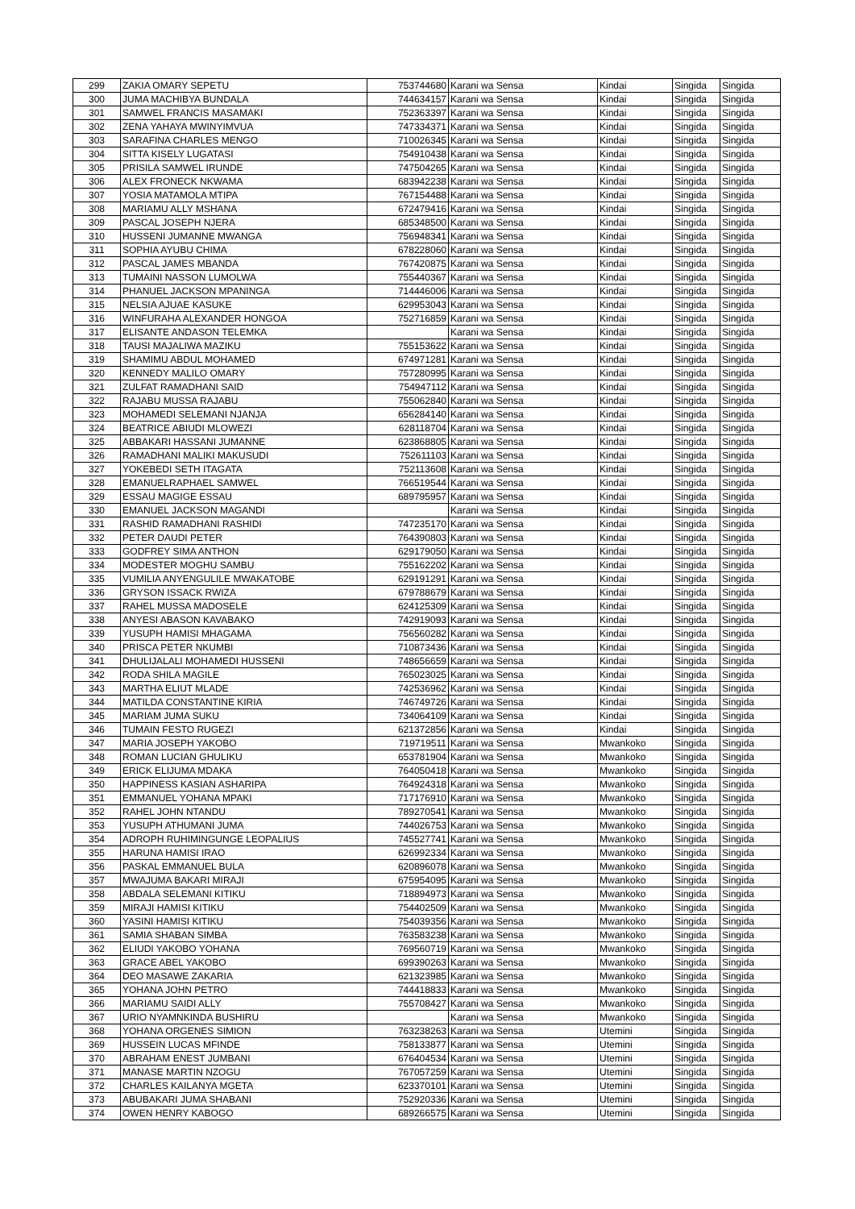| 299 | ZAKIA OMARY SEPETU | 753744680 | Karani wa Sensa | Kindai | Singida | Singida |
| 300 | JUMA MACHIBYA BUNDALA | 744634157 | Karani wa Sensa | Kindai | Singida | Singida |
| 301 | SAMWEL FRANCIS MASAMAKI | 752363397 | Karani wa Sensa | Kindai | Singida | Singida |
| 302 | ZENA YAHAYA MWINYIMVUA | 747334371 | Karani wa Sensa | Kindai | Singida | Singida |
| 303 | SARAFINA CHARLES MENGO | 710026345 | Karani wa Sensa | Kindai | Singida | Singida |
| 304 | SITTA KISELY LUGATASI | 754910438 | Karani wa Sensa | Kindai | Singida | Singida |
| 305 | PRISILA SAMWEL IRUNDE | 747504265 | Karani wa Sensa | Kindai | Singida | Singida |
| 306 | ALEX FRONECK NKWAMA | 683942238 | Karani wa Sensa | Kindai | Singida | Singida |
| 307 | YOSIA MATAMOLA MTIPA | 767154488 | Karani wa Sensa | Kindai | Singida | Singida |
| 308 | MARIAMU ALLY MSHANA | 672479416 | Karani wa Sensa | Kindai | Singida | Singida |
| 309 | PASCAL JOSEPH NJERA | 685348500 | Karani wa Sensa | Kindai | Singida | Singida |
| 310 | HUSSENI JUMANNE MWANGA | 756948341 | Karani wa Sensa | Kindai | Singida | Singida |
| 311 | SOPHIA AYUBU CHIMA | 678228060 | Karani wa Sensa | Kindai | Singida | Singida |
| 312 | PASCAL JAMES MBANDA | 767420875 | Karani wa Sensa | Kindai | Singida | Singida |
| 313 | TUMAINI NASSON LUMOLWA | 755440367 | Karani wa Sensa | Kindai | Singida | Singida |
| 314 | PHANUEL JACKSON MPANINGA | 714446006 | Karani wa Sensa | Kindai | Singida | Singida |
| 315 | NELSIA AJUAE KASUKE | 629953043 | Karani wa Sensa | Kindai | Singida | Singida |
| 316 | WINFURAHA ALEXANDER HONGOA | 752716859 | Karani wa Sensa | Kindai | Singida | Singida |
| 317 | ELISANTE ANDASON TELEMKA | | Karani wa Sensa | Kindai | Singida | Singida |
| 318 | TAUSI MAJALIWA MAZIKU | 755153622 | Karani wa Sensa | Kindai | Singida | Singida |
| 319 | SHAMIMU ABDUL MOHAMED | 674971281 | Karani wa Sensa | Kindai | Singida | Singida |
| 320 | KENNEDY MALILO OMARY | 757280995 | Karani wa Sensa | Kindai | Singida | Singida |
| 321 | ZULFAT RAMADHANI SAID | 754947112 | Karani wa Sensa | Kindai | Singida | Singida |
| 322 | RAJABU MUSSA RAJABU | 755062840 | Karani wa Sensa | Kindai | Singida | Singida |
| 323 | MOHAMEDI SELEMANI NJANJA | 656284140 | Karani wa Sensa | Kindai | Singida | Singida |
| 324 | BEATRICE ABIUDI MLOWEZI | 628118704 | Karani wa Sensa | Kindai | Singida | Singida |
| 325 | ABBAKARI HASSANI JUMANNE | 623868805 | Karani wa Sensa | Kindai | Singida | Singida |
| 326 | RAMADHANI MALIKI MAKUSUDI | 752611103 | Karani wa Sensa | Kindai | Singida | Singida |
| 327 | YOKEBEDI SETH ITAGATA | 752113608 | Karani wa Sensa | Kindai | Singida | Singida |
| 328 | EMANUELRAPHAEL SAMWEL | 766519544 | Karani wa Sensa | Kindai | Singida | Singida |
| 329 | ESSAU MAGIGE ESSAU | 689795957 | Karani wa Sensa | Kindai | Singida | Singida |
| 330 | EMANUEL JACKSON MAGANDI | | Karani wa Sensa | Kindai | Singida | Singida |
| 331 | RASHID RAMADHANI RASHIDI | 747235170 | Karani wa Sensa | Kindai | Singida | Singida |
| 332 | PETER DAUDI PETER | 764390803 | Karani wa Sensa | Kindai | Singida | Singida |
| 333 | GODFREY SIMA ANTHON | 629179050 | Karani wa Sensa | Kindai | Singida | Singida |
| 334 | MODESTER MOGHU SAMBU | 755162202 | Karani wa Sensa | Kindai | Singida | Singida |
| 335 | VUMILIA ANYENGULILE MWAKATOBE | 629191291 | Karani wa Sensa | Kindai | Singida | Singida |
| 336 | GRYSON ISSACK RWIZA | 679788679 | Karani wa Sensa | Kindai | Singida | Singida |
| 337 | RAHEL MUSSA MADOSELE | 624125309 | Karani wa Sensa | Kindai | Singida | Singida |
| 338 | ANYESI ABASON KAVABAKO | 742919093 | Karani wa Sensa | Kindai | Singida | Singida |
| 339 | YUSUPH HAMISI MHAGAMA | 756560282 | Karani wa Sensa | Kindai | Singida | Singida |
| 340 | PRISCA PETER NKUMBI | 710873436 | Karani wa Sensa | Kindai | Singida | Singida |
| 341 | DHULIJALALI MOHAMEDI HUSSENI | 748656659 | Karani wa Sensa | Kindai | Singida | Singida |
| 342 | RODA SHILA MAGILE | 765023025 | Karani wa Sensa | Kindai | Singida | Singida |
| 343 | MARTHA ELIUT MLADE | 742536962 | Karani wa Sensa | Kindai | Singida | Singida |
| 344 | MATILDA CONSTANTINE KIRIA | 746749726 | Karani wa Sensa | Kindai | Singida | Singida |
| 345 | MARIAM JUMA SUKU | 734064109 | Karani wa Sensa | Kindai | Singida | Singida |
| 346 | TUMAIN FESTO RUGEZI | 621372856 | Karani wa Sensa | Kindai | Singida | Singida |
| 347 | MARIA JOSEPH YAKOBO | 719719511 | Karani wa Sensa | Mwankoko | Singida | Singida |
| 348 | ROMAN LUCIAN GHULIKU | 653781904 | Karani wa Sensa | Mwankoko | Singida | Singida |
| 349 | ERICK ELIJUMA MDAKA | 764050418 | Karani wa Sensa | Mwankoko | Singida | Singida |
| 350 | HAPPINESS KASIAN ASHARIPA | 764924318 | Karani wa Sensa | Mwankoko | Singida | Singida |
| 351 | EMMANUEL YOHANA MPAKI | 717176910 | Karani wa Sensa | Mwankoko | Singida | Singida |
| 352 | RAHEL JOHN NTANDU | 789270541 | Karani wa Sensa | Mwankoko | Singida | Singida |
| 353 | YUSUPH ATHUMANI JUMA | 744026753 | Karani wa Sensa | Mwankoko | Singida | Singida |
| 354 | ADROPH RUHIMINGUNGE LEOPALIUS | 745527741 | Karani wa Sensa | Mwankoko | Singida | Singida |
| 355 | HARUNA HAMISI IRAO | 626992334 | Karani wa Sensa | Mwankoko | Singida | Singida |
| 356 | PASKAL EMMANUEL BULA | 620896078 | Karani wa Sensa | Mwankoko | Singida | Singida |
| 357 | MWAJUMA BAKARI MIRAJI | 675954095 | Karani wa Sensa | Mwankoko | Singida | Singida |
| 358 | ABDALA SELEMANI KITIKU | 718894973 | Karani wa Sensa | Mwankoko | Singida | Singida |
| 359 | MIRAJI HAMISI KITIKU | 754402509 | Karani wa Sensa | Mwankoko | Singida | Singida |
| 360 | YASINI HAMISI KITIKU | 754039356 | Karani wa Sensa | Mwankoko | Singida | Singida |
| 361 | SAMIA SHABAN SIMBA | 763583238 | Karani wa Sensa | Mwankoko | Singida | Singida |
| 362 | ELIUDI YAKOBO YOHANA | 769560719 | Karani wa Sensa | Mwankoko | Singida | Singida |
| 363 | GRACE ABEL YAKOBO | 699390263 | Karani wa Sensa | Mwankoko | Singida | Singida |
| 364 | DEO MASAWE ZAKARIA | 621323985 | Karani wa Sensa | Mwankoko | Singida | Singida |
| 365 | YOHANA JOHN PETRO | 744418833 | Karani wa Sensa | Mwankoko | Singida | Singida |
| 366 | MARIAMU SAIDI ALLY | 755708427 | Karani wa Sensa | Mwankoko | Singida | Singida |
| 367 | URIO NYAMNKINDA BUSHIRU | | Karani wa Sensa | Mwankoko | Singida | Singida |
| 368 | YOHANA ORGENES SIMION | 763238263 | Karani wa Sensa | Utemini | Singida | Singida |
| 369 | HUSSEIN LUCAS MFINDE | 758133877 | Karani wa Sensa | Utemini | Singida | Singida |
| 370 | ABRAHAM ENEST JUMBANI | 676404534 | Karani wa Sensa | Utemini | Singida | Singida |
| 371 | MANASE MARTIN NZOGU | 767057259 | Karani wa Sensa | Utemini | Singida | Singida |
| 372 | CHARLES KAILANYA MGETA | 623370101 | Karani wa Sensa | Utemini | Singida | Singida |
| 373 | ABUBAKARI JUMA SHABANI | 752920336 | Karani wa Sensa | Utemini | Singida | Singida |
| 374 | OWEN HENRY KABOGO | 689266575 | Karani wa Sensa | Utemini | Singida | Singida |